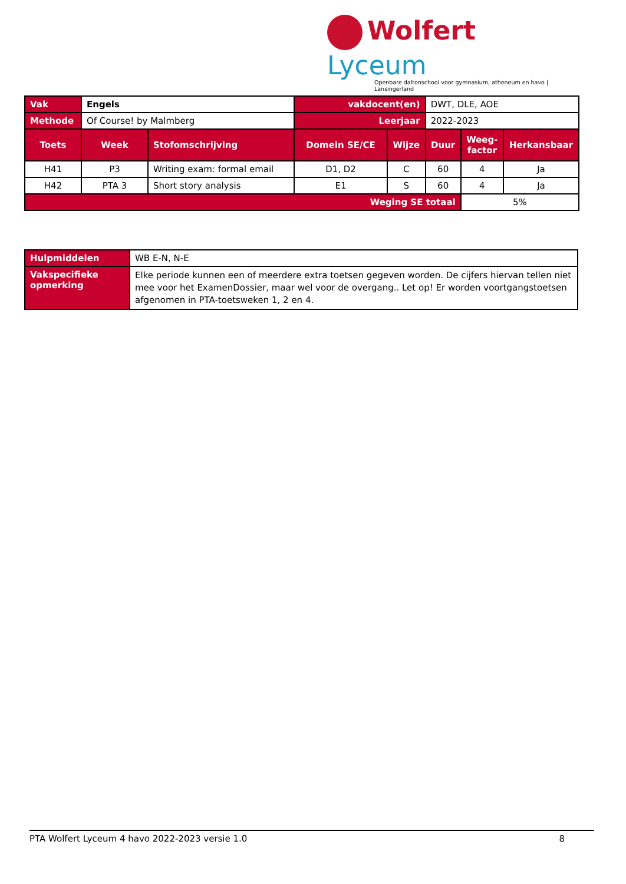Wolfert Lyceum
Openbare daltonschool voor gymnasium, atheneum en havo | Lansingerland
| Vak | Engels | | vakdocent(en) | | DWT, DLE, AOE | | |
| Methode | Of Course! by Malmberg | | Leerjaar | | 2022-2023 | | |
| Toets | Week | Stofomschrijving | Domein SE/CE | Wijze | Duur | Weeg- factor | Herkansbaar |
| H41 | P3 | Writing exam: formal email | D1, D2 | C | 60 | 4 | Ja |
| H42 | PTA 3 | Short story analysis | E1 | S | 60 | 4 | Ja |
| Weging SE totaal | | | | | | 5% | |
| Hulpmiddelen | WB E-N, N-E |
| Vakspecifieke opmerking | Elke periode kunnen een of meerdere extra toetsen gegeven worden. De cijfers hiervan tellen niet mee voor het ExamenDossier, maar wel voor de overgang.. Let op! Er worden voortgangstoetsen afgenomen in PTA-toetsweken 1, 2 en 4. |
PTA Wolfert Lyceum 4 havo 2022-2023 versie 1.0 8